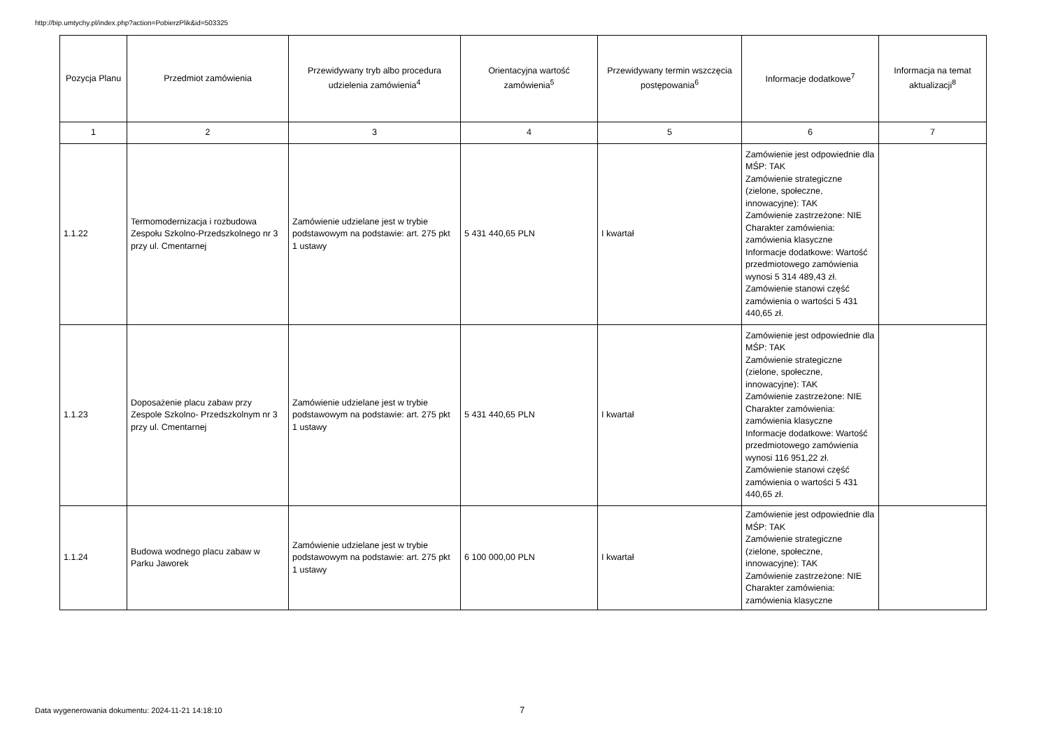http://bip.umtychy.pl/index.php?action=PobierzPlik&id=503325
| Pozycja Planu | Przedmiot zamówienia | Przewidywany tryb albo procedura udzielenia zamówienia<sup>4</sup> | Orientacyjna wartość zamówienia<sup>5</sup> | Przewidywany termin wszczęcia postępowania<sup>6</sup> | Informacje dodatkowe<sup>7</sup> | Informacja na temat aktualizacji<sup>8</sup> |
| --- | --- | --- | --- | --- | --- | --- |
| 1 | 2 | 3 | 4 | 5 | 6 | 7 |
| 1.1.22 | Termomodernizacja i rozbudowa Zespołu Szkolno-Przedszkolnego nr 3 przy ul. Cmentarnej | Zamówienie udzielane jest w trybie podstawowym na podstawie: art. 275 pkt 1 ustawy | 5 431 440,65 PLN | I kwartał | Zamówienie jest odpowiednie dla MŚP: TAK Zamówienie strategiczne (zielone, społeczne, innowacyjne): TAK Zamówienie zastrzeżone: NIE Charakter zamówienia: zamówienia klasyczne Informacje dodatkowe: Wartość przedmiotowego zamówienia wynosi 5 314 489,43 zł. Zamówienie stanowi część zamówienia o wartości 5 431 440,65 zł. | |
| 1.1.23 | Doposażenie placu zabaw przy Zespole Szkolno- Przedszkolnym nr 3 przy ul. Cmentarnej | Zamówienie udzielane jest w trybie podstawowym na podstawie: art. 275 pkt 1 ustawy | 5 431 440,65 PLN | I kwartał | Zamówienie jest odpowiednie dla MŚP: TAK Zamówienie strategiczne (zielone, społeczne, innowacyjne): TAK Zamówienie zastrzeżone: NIE Charakter zamówienia: zamówienia klasyczne Informacje dodatkowe: Wartość przedmiotowego zamówienia wynosi 116 951,22 zł. Zamówienie stanowi część zamówienia o wartości 5 431 440,65 zł. | |
| 1.1.24 | Budowa wodnego placu zabaw w Parku Jaworek | Zamówienie udzielane jest w trybie podstawowym na podstawie: art. 275 pkt 1 ustawy | 6 100 000,00 PLN | I kwartał | Zamówienie jest odpowiednie dla MŚP: TAK Zamówienie strategiczne (zielone, społeczne, innowacyjne): TAK Zamówienie zastrzeżone: NIE Charakter zamówienia: zamówienia klasyczne | |
Data wygenerowania dokumentu: 2024-11-21 14:18:10
7